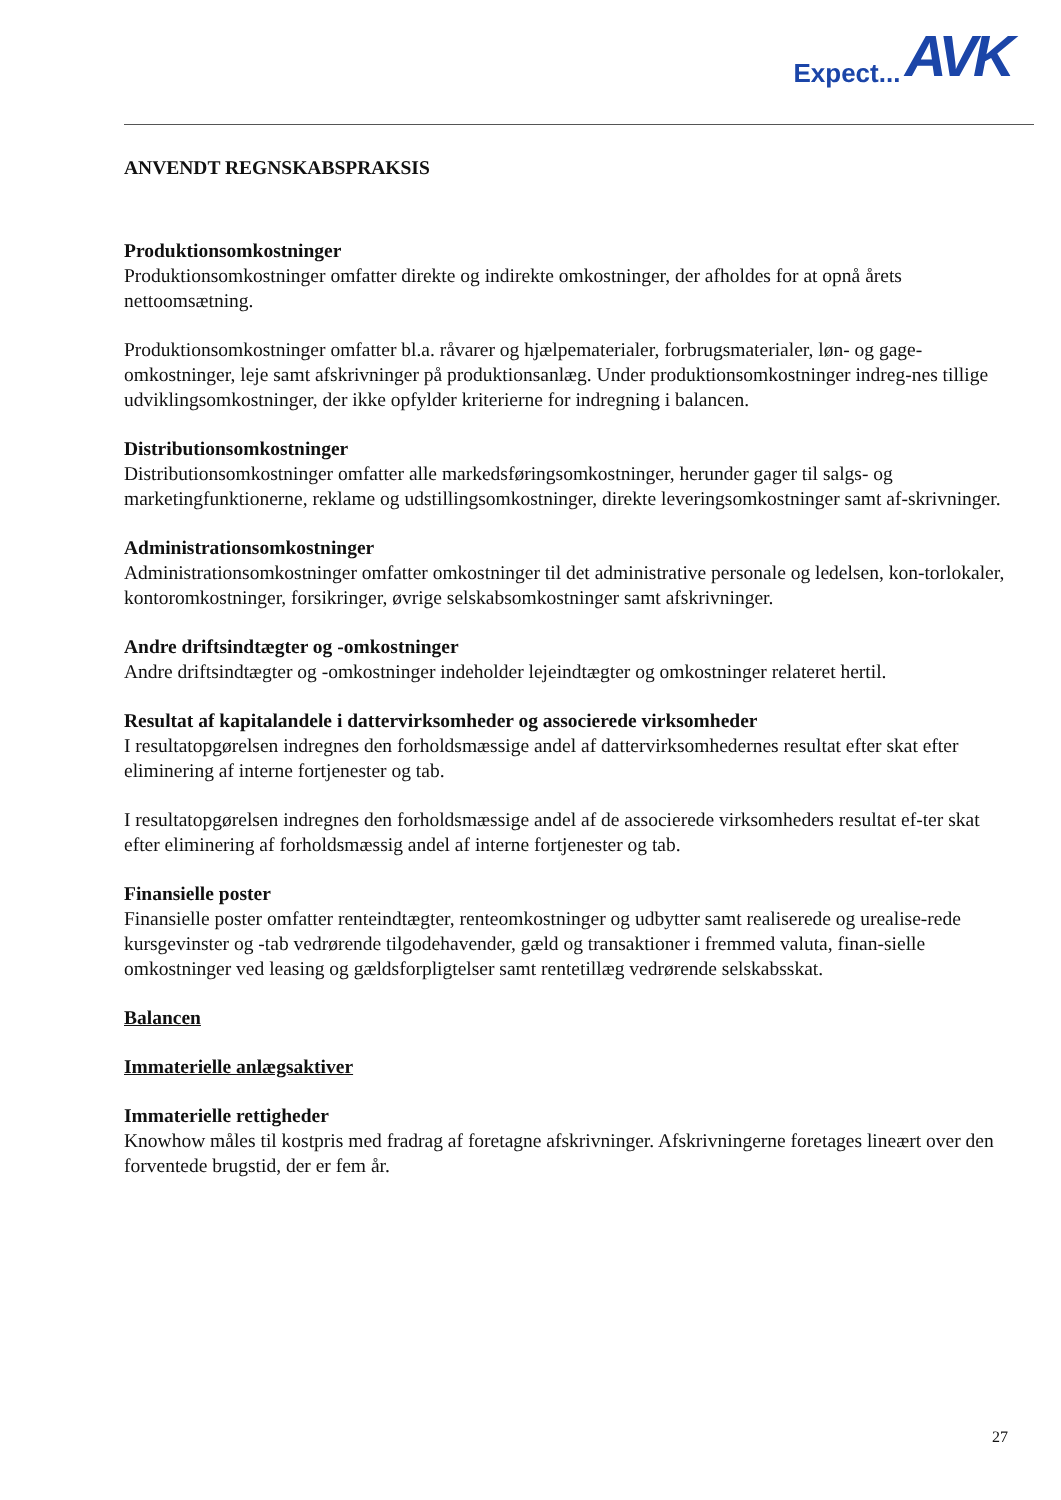Expect... AVK
ANVENDT REGNSKABSPRAKSIS
Produktionsomkostninger
Produktionsomkostninger omfatter direkte og indirekte omkostninger, der afholdes for at opnå årets nettoomsætning.
Produktionsomkostninger omfatter bl.a. råvarer og hjælpematerialer, forbrugsmaterialer, løn- og gage-omkostninger, leje samt afskrivninger på produktionsanlæg. Under produktionsomkostninger indreg-nes tillige udviklingsomkostninger, der ikke opfylder kriterierne for indregning i balancen.
Distributionsomkostninger
Distributionsomkostninger omfatter alle markedsføringsomkostninger, herunder gager til salgs- og marketingfunktionerne, reklame og udstillingsomkostninger, direkte leveringsomkostninger samt af-skrivninger.
Administrationsomkostninger
Administrationsomkostninger omfatter omkostninger til det administrative personale og ledelsen, kon-torlokaler, kontoromkostninger, forsikringer, øvrige selskabsomkostninger samt afskrivninger.
Andre driftsindtægter og -omkostninger
Andre driftsindtægter og -omkostninger indeholder lejeindtægter og omkostninger relateret hertil.
Resultat af kapitalandele i dattervirksomheder og associerede virksomheder
I resultatopgørelsen indregnes den forholdsmæssige andel af dattervirksomhedernes resultat efter skat efter eliminering af interne fortjenester og tab.
I resultatopgørelsen indregnes den forholdsmæssige andel af de associerede virksomheders resultat ef-ter skat efter eliminering af forholdsmæssig andel af interne fortjenester og tab.
Finansielle poster
Finansielle poster omfatter renteindtægter, renteomkostninger og udbytter samt realiserede og urealise-rede kursgevinster og -tab vedrørende tilgodehavender, gæld og transaktioner i fremmed valuta, finan-sielle omkostninger ved leasing og gældsforpligtelser samt rentetillæg vedrørende selskabsskat.
Balancen
Immaterielle anlægsaktiver
Immaterielle rettigheder
Knowhow måles til kostpris med fradrag af foretagne afskrivninger. Afskrivningerne foretages lineært over den forventede brugstid, der er fem år.
27